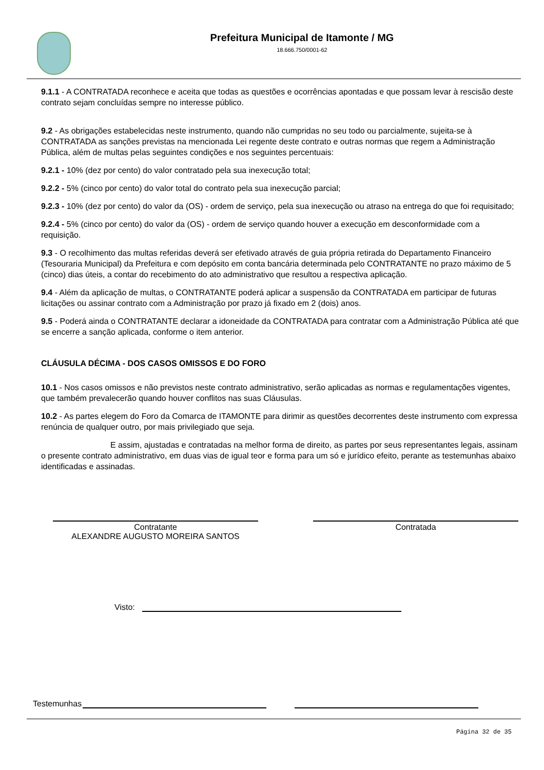Prefeitura Municipal de Itamonte / MG
18.666.750/0001-62
9.1.1 - A CONTRATADA reconhece e aceita que todas as questões e ocorrências apontadas e que possam levar à rescisão deste contrato sejam concluídas sempre no interesse público.
9.2 - As obrigações estabelecidas neste instrumento, quando não cumpridas no seu todo ou parcialmente, sujeita-se à CONTRATADA as sanções previstas na mencionada Lei regente deste contrato e outras normas que regem a Administração Pública, além de multas pelas seguintes condições e nos seguintes percentuais:
9.2.1 - 10% (dez por cento) do valor contratado pela sua inexecução total;
9.2.2 - 5% (cinco por cento) do valor total do contrato pela sua inexecução parcial;
9.2.3 - 10% (dez por cento) do valor da (OS) - ordem de serviço, pela sua inexecução ou atraso na entrega do que foi requisitado;
9.2.4 - 5% (cinco por cento) do valor da (OS) - ordem de serviço quando houver a execução em desconformidade com a requisição.
9.3 - O recolhimento das multas referidas deverá ser efetivado através de guia própria retirada do Departamento Financeiro (Tesouraria Municipal) da Prefeitura e com depósito em conta bancária determinada pelo CONTRATANTE no prazo máximo de 5 (cinco) dias úteis, a contar do recebimento do ato administrativo que resultou a respectiva aplicação.
9.4 - Além da aplicação de multas, o CONTRATANTE poderá aplicar a suspensão da CONTRATADA em participar de futuras licitações ou assinar contrato com a Administração por prazo já fixado em 2 (dois) anos.
9.5 - Poderá ainda o CONTRATANTE declarar a idoneidade da CONTRATADA para contratar com a Administração Pública até que se encerre a sanção aplicada, conforme o item anterior.
CLÁUSULA DÉCIMA - DOS CASOS OMISSOS E DO FORO
10.1 - Nos casos omissos e não previstos neste contrato administrativo, serão aplicadas as normas e regulamentações vigentes, que também prevalecerão quando houver conflitos nas suas Cláusulas.
10.2 - As partes elegem do Foro da Comarca de ITAMONTE para dirimir as questões decorrentes deste instrumento com expressa renúncia de qualquer outro, por mais privilegiado que seja.
E assim, ajustadas e contratadas na melhor forma de direito, as partes por seus representantes legais, assinam o presente contrato administrativo, em duas vias de igual teor e forma para um só e jurídico efeito, perante as testemunhas abaixo identificadas e assinadas.
Contratante
ALEXANDRE AUGUSTO MOREIRA SANTOS
Contratada
Visto:
Testemunhas
Página 32 de 35